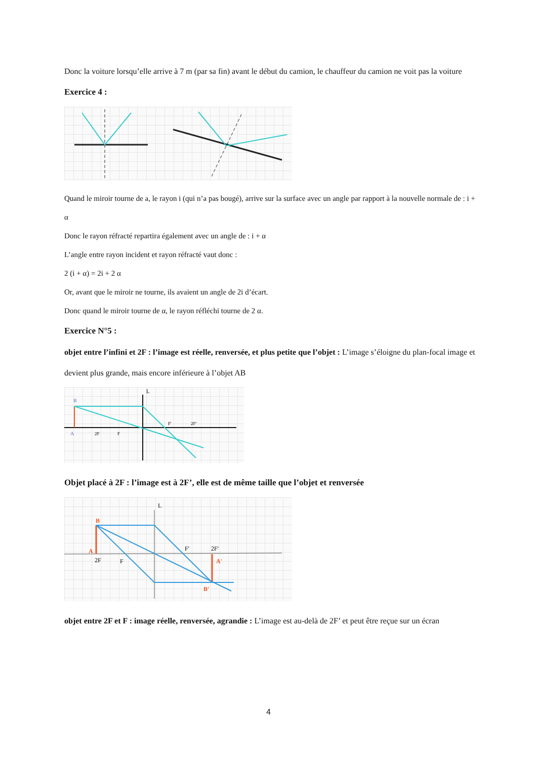Donc la voiture lorsqu’elle arrive à 7 m (par sa fin) avant le début du camion, le chauffeur du camion ne voit pas la voiture
Exercice 4 :
Quand le miroir tourne de a, le rayon i (qui n’a pas bougé), arrive sur la surface avec un angle par rapport à la nouvelle normale de : i + α
Donc le rayon réfracté repartira également avec un angle de : i + α
L’angle entre rayon incident et rayon réfracté vaut donc :
2 (i + α) = 2i + 2 α
Or, avant que le miroir ne tourne, ils avaient un angle de 2i d’écart.
Donc quand le miroir tourne de α, le rayon réfléchi tourne de 2 α.
Exercice N°5 :
objet entre l’infini et 2F : l’image est réelle, renversée, et plus petite que l’objet : L’image s’éloigne du plan-focal image et devient plus grande, mais encore inférieure à l’objet AB
B
A
2F
F
F'
2F'
L
Objet placé à 2F : l’image est à 2F’, elle est de même taille que l’objet et renversée
B
A
2F
F
F'
2F'
A'
B'
L
objet entre 2F et F : image réelle, renversée, agrandie : L’image est au-delà de 2F’ et peut être reçue sur un écran
4